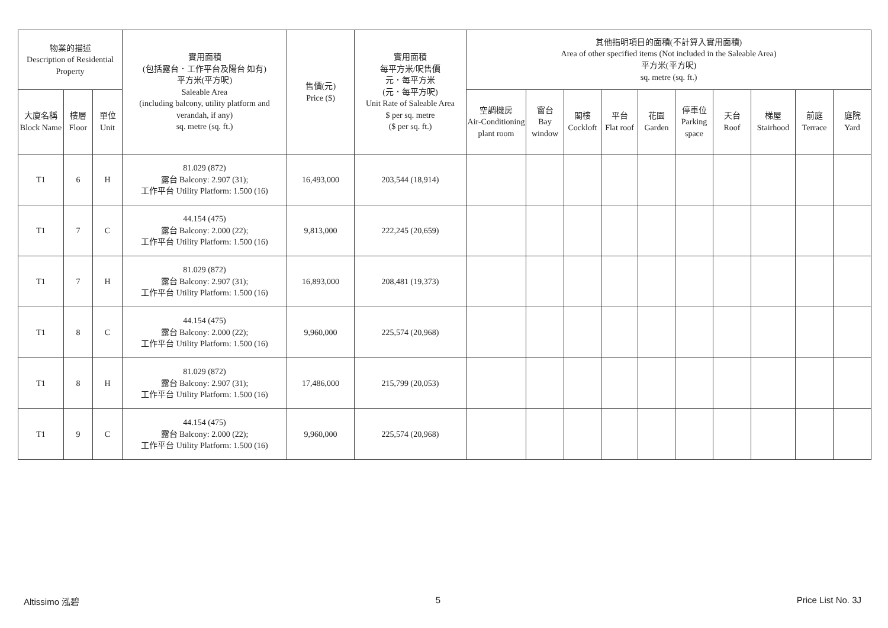| 物業的描述 Description of Residential Property | | | 實用面積 (包括露台．工作平台及陽台 如有) 平方米(平方呎) Saleable Area (including balcony, utility platform and verandah, if any) sq. metre (sq. ft.) | 售價(元) Price ($) | 實用面積 每平方米/呎售價 元．每平方米 (元．每平方呎) Unit Rate of Saleable Area $ per sq. metre ($ per sq. ft.) | 其他指明項目的面積(不計算入實用面積) Area of other specified items (Not included in the Saleable Area) 平方米(平方呎) sq. metre (sq. ft.) | | | | | | | | | |
| --- | --- | --- | --- | --- | --- | --- | --- | --- | --- | --- | --- | --- | --- | --- | --- |
| 大廈名稱 Block Name | 樓層 Floor | 單位 Unit | | | | 空調機房 Air-Conditioning plant room | 窗台 Bay window | 閣樓 Cockloft | 平台 Flat roof | 花園 Garden | 停車位 Parking space | 天台 Roof | 梯屋 Stairhood | 前庭 Terrace | 庭院 Yard |
| T1 | 6 | H | 81.029 (872) 露台 Balcony: 2.907 (31); 工作平台 Utility Platform: 1.500 (16) | 16,493,000 | 203,544 (18,914) | | | | | | | | | | |
| T1 | 7 | C | 44.154 (475) 露台 Balcony: 2.000 (22); 工作平台 Utility Platform: 1.500 (16) | 9,813,000 | 222,245 (20,659) | | | | | | | | | | |
| T1 | 7 | H | 81.029 (872) 露台 Balcony: 2.907 (31); 工作平台 Utility Platform: 1.500 (16) | 16,893,000 | 208,481 (19,373) | | | | | | | | | | |
| T1 | 8 | C | 44.154 (475) 露台 Balcony: 2.000 (22); 工作平台 Utility Platform: 1.500 (16) | 9,960,000 | 225,574 (20,968) | | | | | | | | | | |
| T1 | 8 | H | 81.029 (872) 露台 Balcony: 2.907 (31); 工作平台 Utility Platform: 1.500 (16) | 17,486,000 | 215,799 (20,053) | | | | | | | | | | |
| T1 | 9 | C | 44.154 (475) 露台 Balcony: 2.000 (22); 工作平台 Utility Platform: 1.500 (16) | 9,960,000 | 225,574 (20,968) | | | | | | | | | | |
Altissimo 泓碧 5 Price List No. 3J